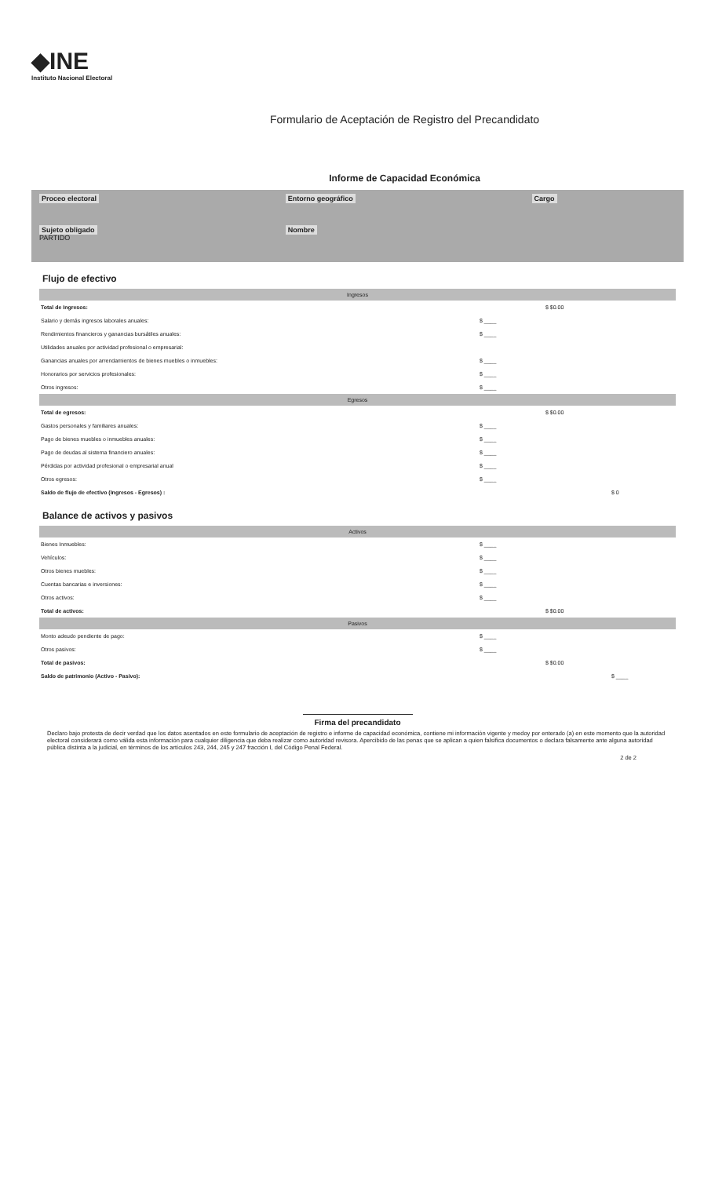◆INE
Instituto Nacional Electoral
Formulario de Aceptación de Registro del Precandidato
Informe de Capacidad Económica
Proceo electoral
Sujeto obligado
PARTIDO
Entorno geográfico
Nombre
Cargo
Flujo de efectivo
Ingresos
| Total de Ingresos: | | $ $0.00 | |
| Salario y demás ingresos laborales anuales: | $ ____ | | |
| Rendimientos financieros y ganancias bursátiles anuales: | $ ____ | | |
| Utilidades anuales por actividad profesional o empresarial: | | | |
| Ganancias anuales por arrendamientos de bienes muebles o inmuebles: | $ ____ | | |
| Honorarios por servicios profesionales: | $ ____ | | |
| Otros ingresos: | $ ____ | | |
Egresos
| Total de egresos: | | $ $0.00 | |
| Gastos personales y familiares anuales: | $ ____ | | |
| Pago de bienes muebles o inmuebles anuales: | $ ____ | | |
| Pago de deudas al sistema financiero anuales: | $ ____ | | |
| Pérdidas por actividad profesional o empresarial anual | $ ____ | | |
| Otros egresos: | $ ____ | | |
| Saldo de flujo de efectivo (Ingresos - Egresos) : | | | $ 0 |
Balance de activos y pasivos
Activos
| Bienes Inmuebles: | $ ____ | | |
| Vehículos: | $ ____ | | |
| Otros bienes muebles: | $ ____ | | |
| Cuentas bancarias e inversiones: | $ ____ | | |
| Otros activos: | $ ____ | | |
| Total de activos: | | $ $0.00 | |
Pasivos
| Monto adeudo pendiente de pago: | $ ____ | | |
| Otros pasivos: | $ ____ | | |
| Total de pasivos: | | $ $0.00 | |
| Saldo de patrimonio (Activo - Pasivo): | | | $ ____ |
Firma del precandidato
Declaro bajo protesta de decir verdad que los datos asentados en este formulario de aceptación de registro e informe de capacidad económica, contiene mi información vigente y medoy por enterado (a) en este momento que la autoridad electoral considerará como válida esta información para cualquier diligencia que deba realizar como autoridad revisora. Apercibido de las penas que se aplican a quien falsifica documentos o declara falsamente ante alguna autoridad pública distinta a la judicial, en términos de los artículos 243, 244, 245 y 247 fracción I, del Código Penal Federal.
2 de 2